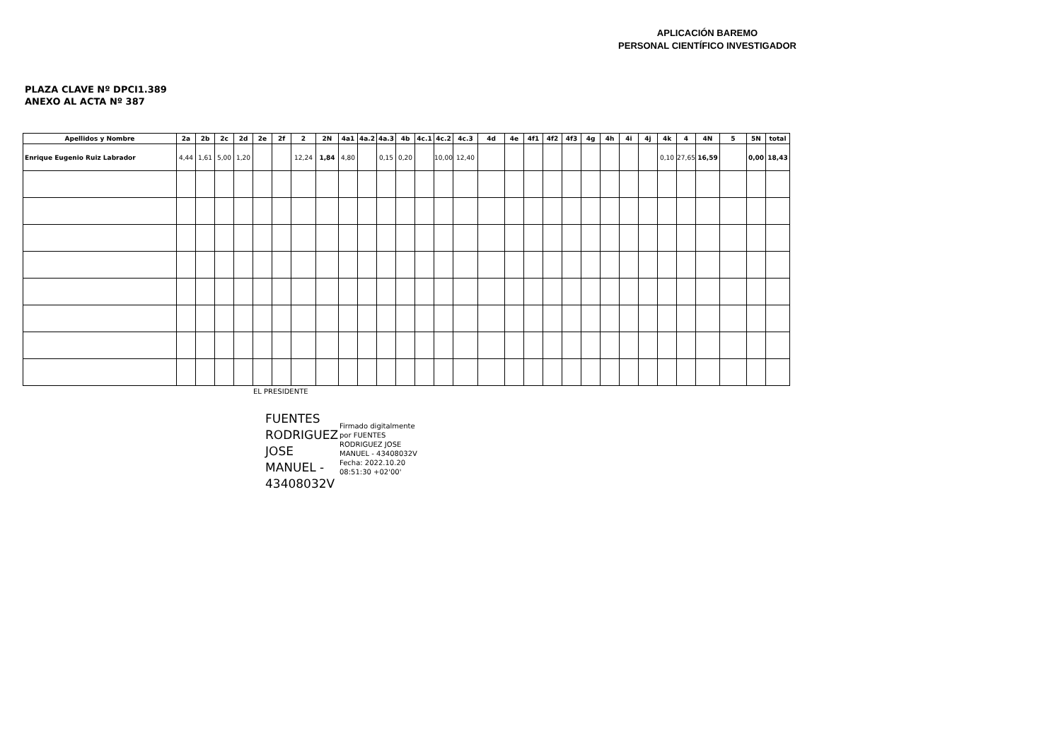APLICACIÓN BAREMO
PERSONAL CIENTÍFICO INVESTIGADOR
PLAZA CLAVE Nº DPCI1.389
ANEXO AL ACTA Nº 387
| Apellidos y Nombre | 2a | 2b | 2c | 2d | 2e | 2f | 2 | 2N | 4a1 | 4a.2 | 4a.3 | 4b | 4c.1 | 4c.2 | 4c.3 | 4d | 4e | 4f1 | 4f2 | 4f3 | 4g | 4h | 4i | 4j | 4k | 4 | 4N | 5 | 5N | total |
| --- | --- | --- | --- | --- | --- | --- | --- | --- | --- | --- | --- | --- | --- | --- | --- | --- | --- | --- | --- | --- | --- | --- | --- | --- | --- | --- | --- | --- | --- | --- |
| Enrique Eugenio Ruiz Labrador | 4,44 | 1,61 | 5,00 | 1,20 | | | 12,24 | 1,84 | 4,80 | | 0,15 | 0,20 | | 10,00 | 12,40 | | | | | | | | | | 0,10 | 27,65 | 16,59 | | 0,00 | 18,43 |
EL PRESIDENTE
FUENTES RODRIGUEZ JOSE MANUEL - 43408032V
Firmado digitalmente
por FUENTES
RODRIGUEZ JOSE
MANUEL - 43408032V
Fecha: 2022.10.20
08:51:30 +02'00'